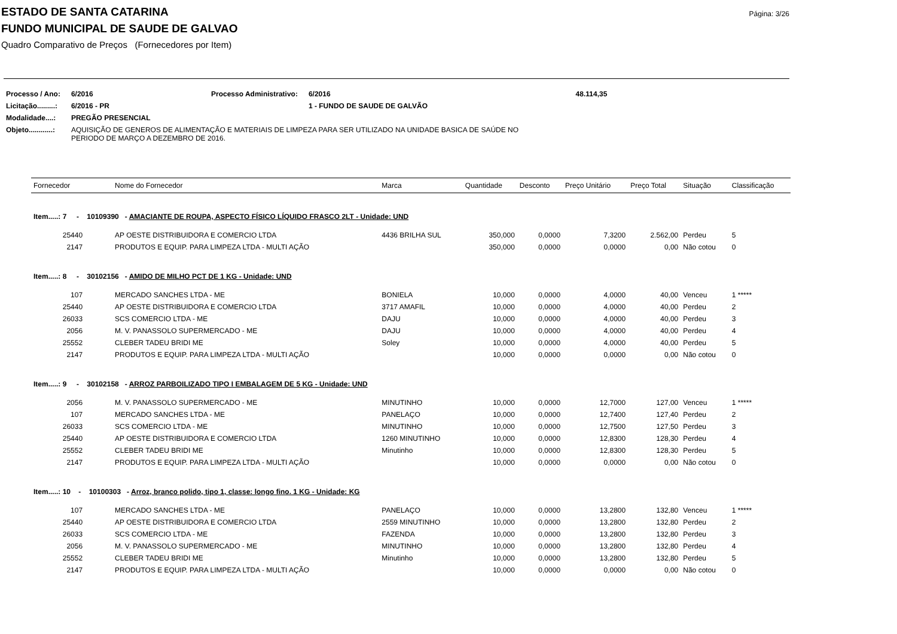Página: 3/26
ESTADO DE SANTA CATARINA
FUNDO MUNICIPAL DE SAUDE DE GALVAO
Quadro Comparativo de Preços (Fornecedores por Item)
| Processo / Ano: | 6/2016 | Processo Administrativo: | 6/2016 | 48.114,35 |
| Licitação.........: | 6/2016 - PR | | 1 - FUNDO DE SAUDE DE GALVÃO | |
| Modalidade....: | PREGÃO PRESENCIAL | | | |
| Objeto............: | AQUISIÇÃO DE GENEROS DE ALIMENTAÇÃO E MATERIAIS DE LIMPEZA PARA SER UTILIZADO NA UNIDADE BASICA DE SAÚDE NO PERIODO DE MARÇO A DEZEMBRO DE 2016. | | | |
| Fornecedor | Nome do Fornecedor | Marca | Quantidade | Desconto | Preço Unitário | Preço Total | Situação | Classificação |
| --- | --- | --- | --- | --- | --- | --- | --- | --- |
| Item.....: 7 - 10109390 - AMACIANTE DE ROUPA, ASPECTO FÍSICO LÍQUIDO FRASCO 2LT - Unidade: UND | | | | | | | | |
| 25440 | AP OESTE DISTRIBUIDORA E COMERCIO LTDA | 4436 BRILHA SUL | 350,000 | 0,0000 | 7,3200 | 2.562,00 | Perdeu | 5 |
| 2147 | PRODUTOS E EQUIP. PARA LIMPEZA LTDA - MULTI AÇÃO | | 350,000 | 0,0000 | 0,0000 | 0,00 | Não cotou | 0 |
| Item.....: 8 - 30102156 - AMIDO DE MILHO PCT DE 1 KG - Unidade: UND | | | | | | | | |
| 107 | MERCADO SANCHES LTDA - ME | BONIELA | 10,000 | 0,0000 | 4,0000 | 40,00 | Venceu | 1 ***** |
| 25440 | AP OESTE DISTRIBUIDORA E COMERCIO LTDA | 3717 AMAFIL | 10,000 | 0,0000 | 4,0000 | 40,00 | Perdeu | 2 |
| 26033 | SCS COMERCIO LTDA - ME | DAJU | 10,000 | 0,0000 | 4,0000 | 40,00 | Perdeu | 3 |
| 2056 | M. V. PANASSOLO SUPERMERCADO - ME | DAJU | 10,000 | 0,0000 | 4,0000 | 40,00 | Perdeu | 4 |
| 25552 | CLEBER TADEU BRIDI ME | Soley | 10,000 | 0,0000 | 4,0000 | 40,00 | Perdeu | 5 |
| 2147 | PRODUTOS E EQUIP. PARA LIMPEZA LTDA - MULTI AÇÃO | | 10,000 | 0,0000 | 0,0000 | 0,00 | Não cotou | 0 |
| Item.....: 9 - 30102158 - ARROZ PARBOILIZADO TIPO I EMBALAGEM DE 5 KG - Unidade: UND | | | | | | | | |
| 2056 | M. V. PANASSOLO SUPERMERCADO - ME | MINUTINHO | 10,000 | 0,0000 | 12,7000 | 127,00 | Venceu | 1 ***** |
| 107 | MERCADO SANCHES LTDA - ME | PANELAÇO | 10,000 | 0,0000 | 12,7400 | 127,40 | Perdeu | 2 |
| 26033 | SCS COMERCIO LTDA - ME | MINUTINHO | 10,000 | 0,0000 | 12,7500 | 127,50 | Perdeu | 3 |
| 25440 | AP OESTE DISTRIBUIDORA E COMERCIO LTDA | 1260 MINUTINHO | 10,000 | 0,0000 | 12,8300 | 128,30 | Perdeu | 4 |
| 25552 | CLEBER TADEU BRIDI ME | Minutinho | 10,000 | 0,0000 | 12,8300 | 128,30 | Perdeu | 5 |
| 2147 | PRODUTOS E EQUIP. PARA LIMPEZA LTDA - MULTI AÇÃO | | 10,000 | 0,0000 | 0,0000 | 0,00 | Não cotou | 0 |
| Item.....: 10 - 10100303 - Arroz, branco polido, tipo 1, classe: longo fino. 1 KG - Unidade: KG | | | | | | | | |
| 107 | MERCADO SANCHES LTDA - ME | PANELAÇO | 10,000 | 0,0000 | 13,2800 | 132,80 | Venceu | 1 ***** |
| 25440 | AP OESTE DISTRIBUIDORA E COMERCIO LTDA | 2559 MINUTINHO | 10,000 | 0,0000 | 13,2800 | 132,80 | Perdeu | 2 |
| 26033 | SCS COMERCIO LTDA - ME | FAZENDA | 10,000 | 0,0000 | 13,2800 | 132,80 | Perdeu | 3 |
| 2056 | M. V. PANASSOLO SUPERMERCADO - ME | MINUTINHO | 10,000 | 0,0000 | 13,2800 | 132,80 | Perdeu | 4 |
| 25552 | CLEBER TADEU BRIDI ME | Minutinho | 10,000 | 0,0000 | 13,2800 | 132,80 | Perdeu | 5 |
| 2147 | PRODUTOS E EQUIP. PARA LIMPEZA LTDA - MULTI AÇÃO | | 10,000 | 0,0000 | 0,0000 | 0,00 | Não cotou | 0 |